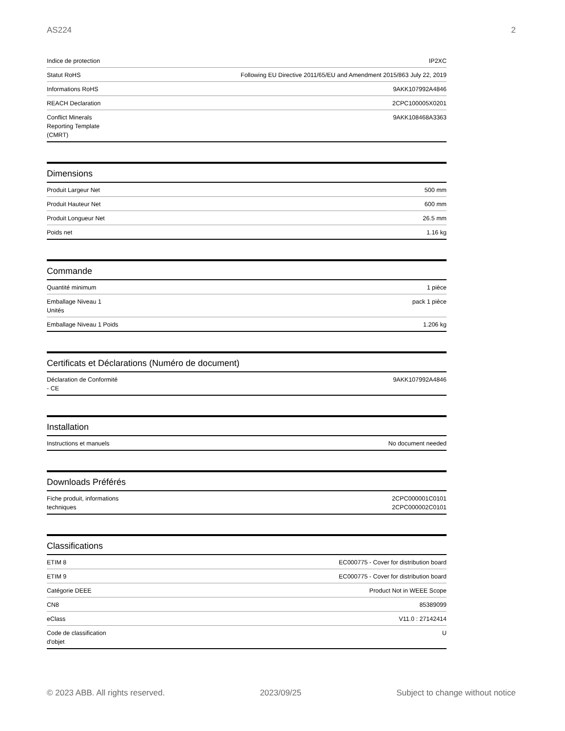AS224 2
| Indice de protection | IP2XC |
| Statut RoHS | Following EU Directive 2011/65/EU and Amendment 2015/863 July 22, 2019 |
| Informations RoHS | 9AKK107992A4846 |
| REACH Declaration | 2CPC100005X0201 |
| Conflict Minerals Reporting Template (CMRT) | 9AKK108468A3363 |
Dimensions
| Produit Largeur Net | 500 mm |
| Produit Hauteur Net | 600 mm |
| Produit Longueur Net | 26.5 mm |
| Poids net | 1.16 kg |
Commande
| Quantité minimum | 1 pièce |
| Emballage Niveau 1 Unités | pack 1 pièce |
| Emballage Niveau 1 Poids | 1.206 kg |
Certificats et Déclarations (Numéro de document)
| Déclaration de Conformité - CE | 9AKK107992A4846 |
Installation
| Instructions et manuels | No document needed |
Downloads Préférés
| Fiche produit, informations techniques | 2CPC000001C0101 2CPC000002C0101 |
Classifications
| ETIM 8 | EC000775 - Cover for distribution board |
| ETIM 9 | EC000775 - Cover for distribution board |
| Catégorie DEEE | Product Not in WEEE Scope |
| CN8 | 85389099 |
| eClass | V11.0 : 27142414 |
| Code de classification d'objet | U |
© 2023 ABB. All rights reserved. 2023/09/25 Subject to change without notice